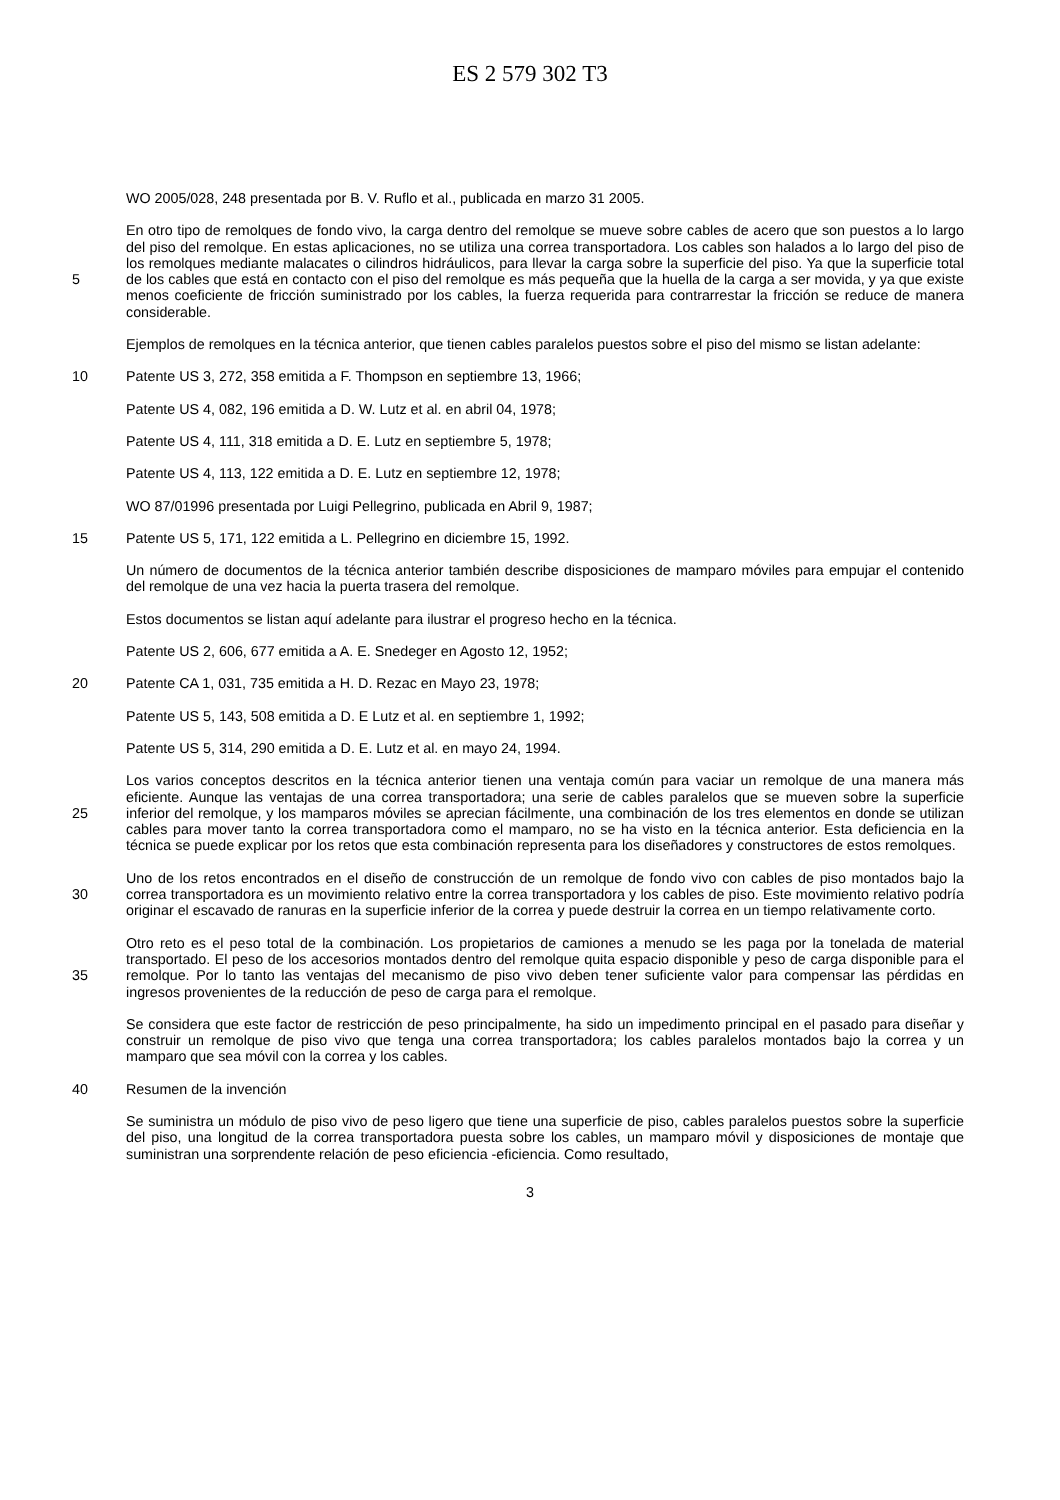ES 2 579 302 T3
WO 2005/028, 248 presentada por B. V. Ruflo et al., publicada en marzo 31 2005.
5 En otro tipo de remolques de fondo vivo, la carga dentro del remolque se mueve sobre cables de acero que son puestos a lo largo del piso del remolque. En estas aplicaciones, no se utiliza una correa transportadora. Los cables son halados a lo largo del piso de los remolques mediante malacates o cilindros hidráulicos, para llevar la carga sobre la superficie del piso. Ya que la superficie total de los cables que está en contacto con el piso del remolque es más pequeña que la huella de la carga a ser movida, y ya que existe menos coeficiente de fricción suministrado por los cables, la fuerza requerida para contrarrestar la fricción se reduce de manera considerable.
Ejemplos de remolques en la técnica anterior, que tienen cables paralelos puestos sobre el piso del mismo se listan adelante:
10 Patente US 3, 272, 358 emitida a F. Thompson en septiembre 13, 1966;
Patente US 4, 082, 196 emitida a D. W. Lutz et al. en abril 04, 1978;
Patente US 4, 111, 318 emitida a D. E. Lutz en septiembre 5, 1978;
Patente US 4, 113, 122 emitida a D. E. Lutz en septiembre 12, 1978;
WO 87/01996 presentada por Luigi Pellegrino, publicada en Abril 9, 1987;
15 Patente US 5, 171, 122 emitida a L. Pellegrino en diciembre 15, 1992.
Un número de documentos de la técnica anterior también describe disposiciones de mamparo móviles para empujar el contenido del remolque de una vez hacia la puerta trasera del remolque.
Estos documentos se listan aquí adelante para ilustrar el progreso hecho en la técnica.
Patente US 2, 606, 677 emitida a A. E. Snedeger en Agosto 12, 1952;
20 Patente CA 1, 031, 735 emitida a H. D. Rezac en Mayo 23, 1978;
Patente US 5, 143, 508 emitida a D. E Lutz et al. en septiembre 1, 1992;
Patente US 5, 314, 290 emitida a D. E. Lutz et al. en mayo 24, 1994.
25 Los varios conceptos descritos en la técnica anterior tienen una ventaja común para vaciar un remolque de una manera más eficiente. Aunque las ventajas de una correa transportadora; una serie de cables paralelos que se mueven sobre la superficie inferior del remolque, y los mamparos móviles se aprecian fácilmente, una combinación de los tres elementos en donde se utilizan cables para mover tanto la correa transportadora como el mamparo, no se ha visto en la técnica anterior. Esta deficiencia en la técnica se puede explicar por los retos que esta combinación representa para los diseñadores y constructores de estos remolques.
30 Uno de los retos encontrados en el diseño de construcción de un remolque de fondo vivo con cables de piso montados bajo la correa transportadora es un movimiento relativo entre la correa transportadora y los cables de piso. Este movimiento relativo podría originar el escavado de ranuras en la superficie inferior de la correa y puede destruir la correa en un tiempo relativamente corto.
35 Otro reto es el peso total de la combinación. Los propietarios de camiones a menudo se les paga por la tonelada de material transportado. El peso de los accesorios montados dentro del remolque quita espacio disponible y peso de carga disponible para el remolque. Por lo tanto las ventajas del mecanismo de piso vivo deben tener suficiente valor para compensar las pérdidas en ingresos provenientes de la reducción de peso de carga para el remolque.
Se considera que este factor de restricción de peso principalmente, ha sido un impedimento principal en el pasado para diseñar y construir un remolque de piso vivo que tenga una correa transportadora; los cables paralelos montados bajo la correa y un mamparo que sea móvil con la correa y los cables.
40 Resumen de la invención
Se suministra un módulo de piso vivo de peso ligero que tiene una superficie de piso, cables paralelos puestos sobre la superficie del piso, una longitud de la correa transportadora puesta sobre los cables, un mamparo móvil y disposiciones de montaje que suministran una sorprendente relación de peso eficiencia -eficiencia. Como resultado,
3